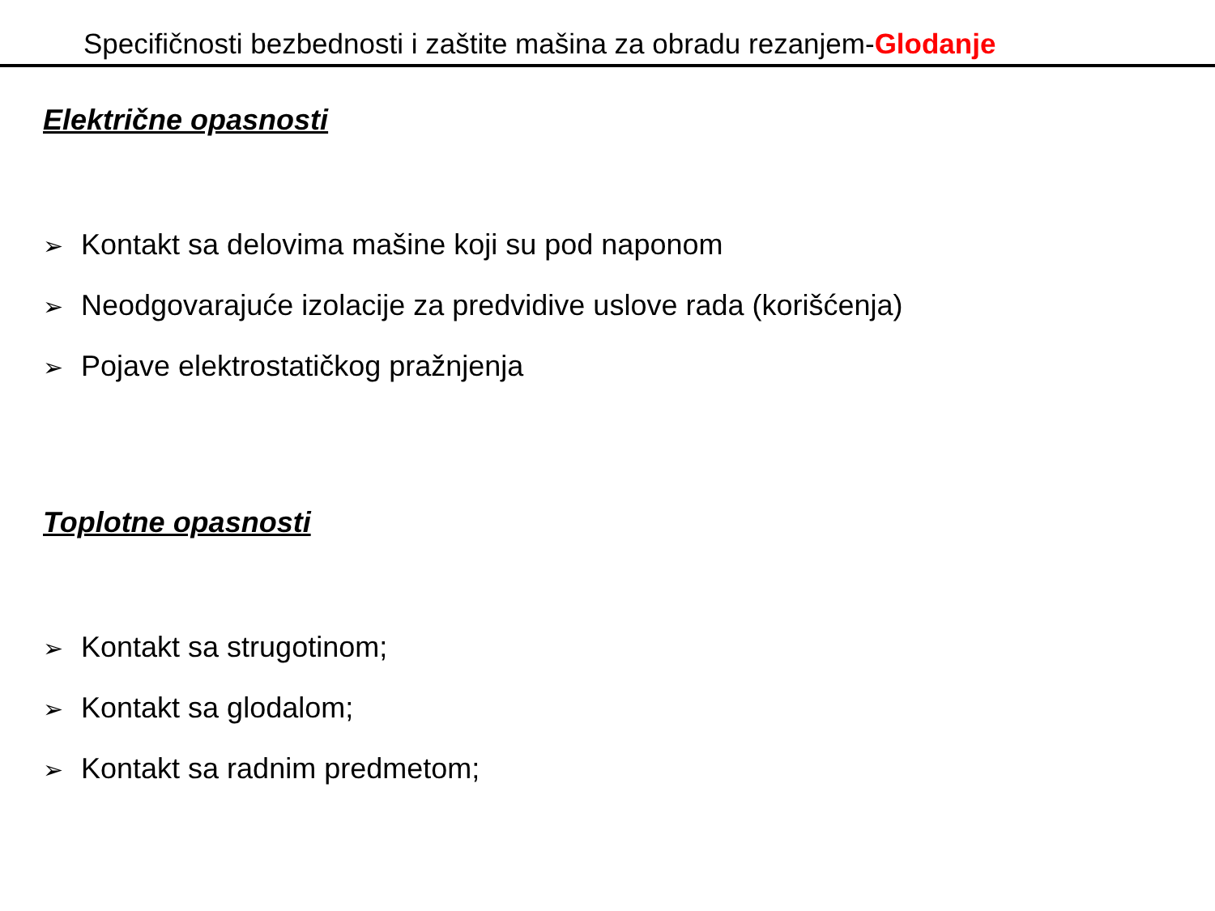Specifičnosti bezbednosti i zaštite mašina za obradu rezanjem-Glodanje
Električne opasnosti
➢ Kontakt sa delovima mašine koji su pod naponom
➢ Neodgovarajuće izolacije za predvidive uslove rada (korišćenja)
➢ Pojave elektrostatičkog pražnjenja
Toplotne opasnosti
➢ Kontakt sa strugotinom;
➢ Kontakt sa glodalom;
➢ Kontakt sa radnim predmetom;